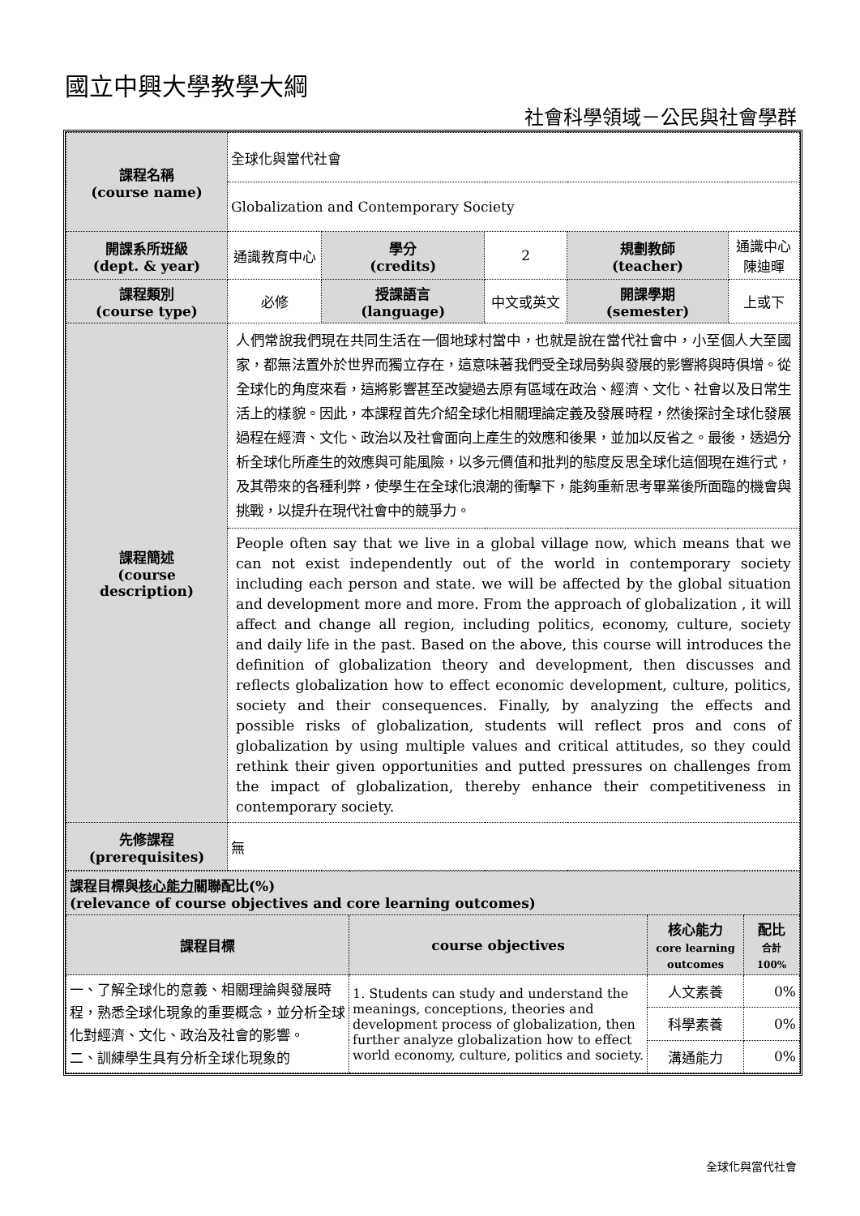國立中興大學教學大綱
社會科學領域－公民與社會學群
| 課程名稱 (course name) | 全球化與當代社會 | | | | |
| | Globalization and Contemporary Society | | | | |
| 開課系所班級 (dept. & year) | 通識教育中心 | 學分 (credits) | 2 | 規劃教師 (teacher) | 通識中心 陳迪暉 |
| 課程類別 (course type) | 必修 | 授課語言 (language) | 中文或英文 | 開課學期 (semester) | 上或下 |
| 課程簡述 (course description) | 人們常說我們現在共同生活在一個地球村當中，也就是說在當代社會中，小至個人大至國家，都無法置外於世界而獨立存在，這意味著我們受全球局勢與發展的影響將與時俱增。從全球化的角度來看，這將影響甚至改變過去原有區域在政治、經濟、文化、社會以及日常生活上的樣貌。因此，本課程首先介紹全球化相關理論定義及發展時程，然後探討全球化發展過程在經濟、文化、政治以及社會面向上產生的效應和後果，並加以反省之。最後，透過分析全球化所產生的效應與可能風險，以多元價值和批判的態度反思全球化這個現在進行式，及其帶來的各種利弊，使學生在全球化浪潮的衝擊下，能夠重新思考畢業後所面臨的機會與挑戰，以提升在現代社會中的競爭力。 | | | | |
| | People often say that we live in a global village now, which means that we can not exist independently out of the world in contemporary society including each person and state. we will be affected by the global situation and development more and more. From the approach of globalization , it will affect and change all region, including politics, economy, culture, society and daily life in the past. Based on the above, this course will introduces the definition of globalization theory and development, then discusses and reflects globalization how to effect economic development, culture, politics, society and their consequences. Finally, by analyzing the effects and possible risks of globalization, students will reflect pros and cons of globalization by using multiple values and critical attitudes, so they could rethink their given opportunities and putted pressures on challenges from the impact of globalization, thereby enhance their competitiveness in contemporary society. | | | | |
| 先修課程 (prerequisites) | 無 | | | | |
| 課程目標與 核心能力 關聯配比(%) (relevance of course objectives and core learning outcomes) | | | |
| 課程目標 | course objectives | 核心能力 core learning outcomes | 配比 合計 100% |
| 一、了解全球化的意義、相關理論與發展時程，熟悉全球化現象的重要概念，並分析全球化對經濟、文化、政治及社會的影響。 二、訓練學生具有分析全球化現象的 | 1. Students can study and understand the meanings, conceptions, theories and development process of globalization, then further analyze globalization how to effect world economy, culture, politics and society. | 人文素養 | 0% |
| | | 科學素養 | 0% |
| | | 溝通能力 | 0% |
全球化與當代社會